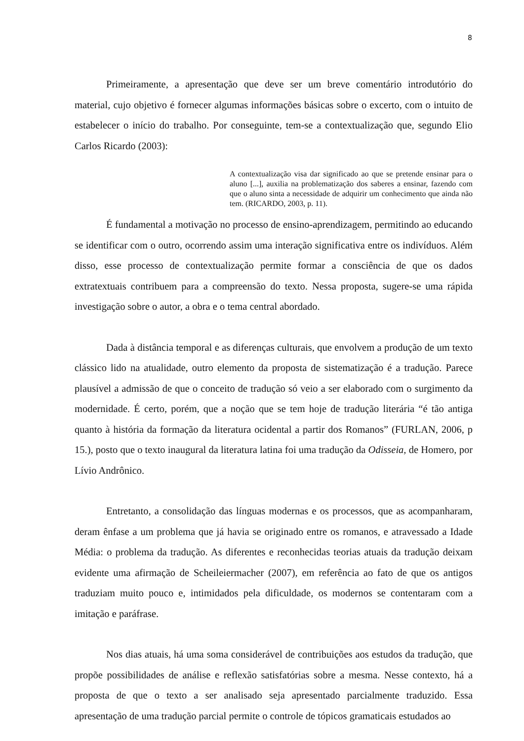8
Primeiramente, a apresentação que deve ser um breve comentário introdutório do material, cujo objetivo é fornecer algumas informações básicas sobre o excerto, com o intuito de estabelecer o início do trabalho. Por conseguinte, tem-se a contextualização que, segundo Elio Carlos Ricardo (2003):
A contextualização visa dar significado ao que se pretende ensinar para o aluno [...], auxilia na problematização dos saberes a ensinar, fazendo com que o aluno sinta a necessidade de adquirir um conhecimento que ainda não tem. (RICARDO, 2003, p. 11).
É fundamental a motivação no processo de ensino-aprendizagem, permitindo ao educando se identificar com o outro, ocorrendo assim uma interação significativa entre os indivíduos. Além disso, esse processo de contextualização permite formar a consciência de que os dados extratextuais contribuem para a compreensão do texto. Nessa proposta, sugere-se uma rápida investigação sobre o autor, a obra e o tema central abordado.
Dada à distância temporal e as diferenças culturais, que envolvem a produção de um texto clássico lido na atualidade, outro elemento da proposta de sistematização é a tradução. Parece plausível a admissão de que o conceito de tradução só veio a ser elaborado com o surgimento da modernidade. É certo, porém, que a noção que se tem hoje de tradução literária “é tão antiga quanto à história da formação da literatura ocidental a partir dos Romanos” (FURLAN, 2006, p 15.), posto que o texto inaugural da literatura latina foi uma tradução da Odisseia, de Homero, por Lívio Andrônico.
Entretanto, a consolidação das línguas modernas e os processos, que as acompanharam, deram ênfase a um problema que já havia se originado entre os romanos, e atravessado a Idade Média: o problema da tradução. As diferentes e reconhecidas teorias atuais da tradução deixam evidente uma afirmação de Scheileiermacher (2007), em referência ao fato de que os antigos traduziam muito pouco e, intimidados pela dificuldade, os modernos se contentaram com a imitação e paráfrase.
Nos dias atuais, há uma soma considerável de contribuições aos estudos da tradução, que propõe possibilidades de análise e reflexão satisfatórias sobre a mesma. Nesse contexto, há a proposta de que o texto a ser analisado seja apresentado parcialmente traduzido. Essa apresentação de uma tradução parcial permite o controle de tópicos gramaticais estudados ao